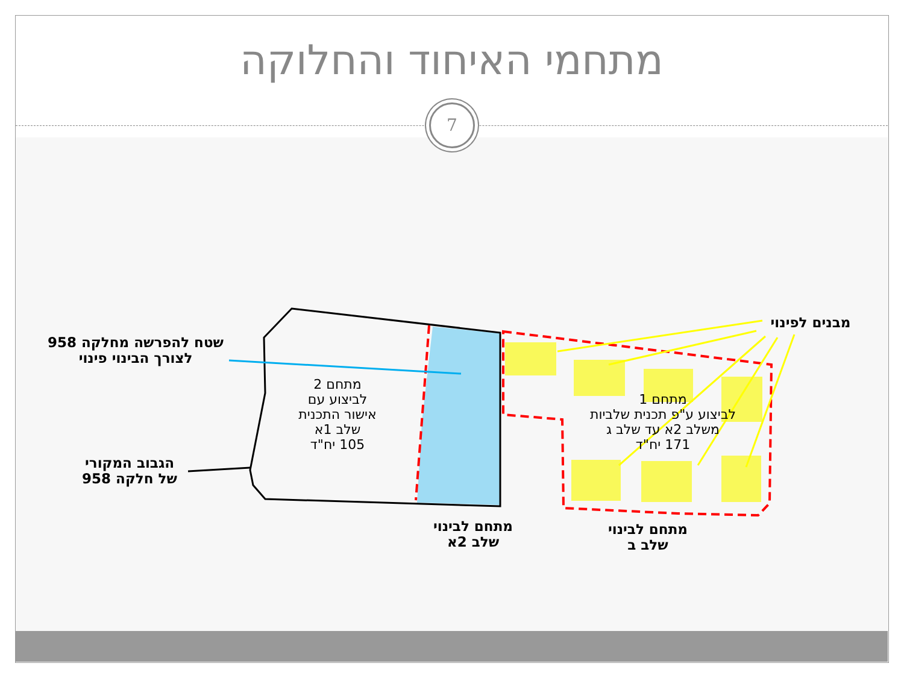מתחמי האיחוד והחלוקה
7
שטח להפרשה מחלקה 958
לצורך הבינוי פינוי
הגבוב המקורי
של חלקה 958
מתחם 2
לביצוע עם
אישור התכנית
שלב 1א
105 יח"ד
מתחם 1
לביצוע ע"פ תכנית שלביות
משלב 2א עד שלב ג
171 יח"ד
מבנים לפינוי
מתחם לבינוי
שלב 2א
מתחם לבינוי
שלב ב